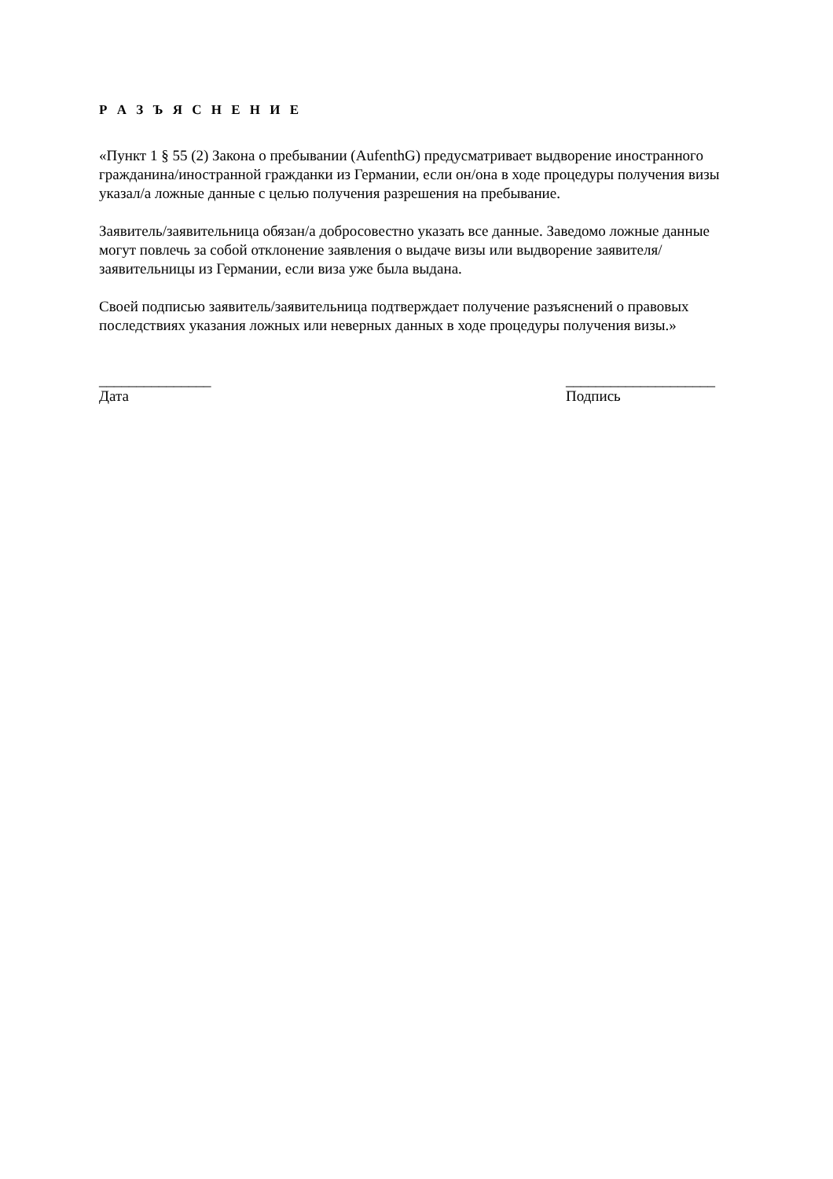Р А З Ъ Я С Н Е Н И Е
«Пункт 1 § 55 (2) Закона о пребывании (AufenthG) предусматривает выдворение иностранного гражданина/иностранной гражданки из Германии, если он/она в ходе процедуры получения визы указал/а ложные данные с целью получения разрешения на пребывание.
Заявитель/заявительница обязан/а добросовестно указать все данные. Заведомо ложные данные могут повлечь за собой отклонение заявления о выдаче визы или выдворение заявителя/заявительницы из Германии, если виза уже была выдана.
Своей подписью заявитель/заявительница подтверждает получение разъяснений о правовых последствиях указания ложных или неверных данных в ходе процедуры получения визы.»
_______________
Дата
____________________
Подпись